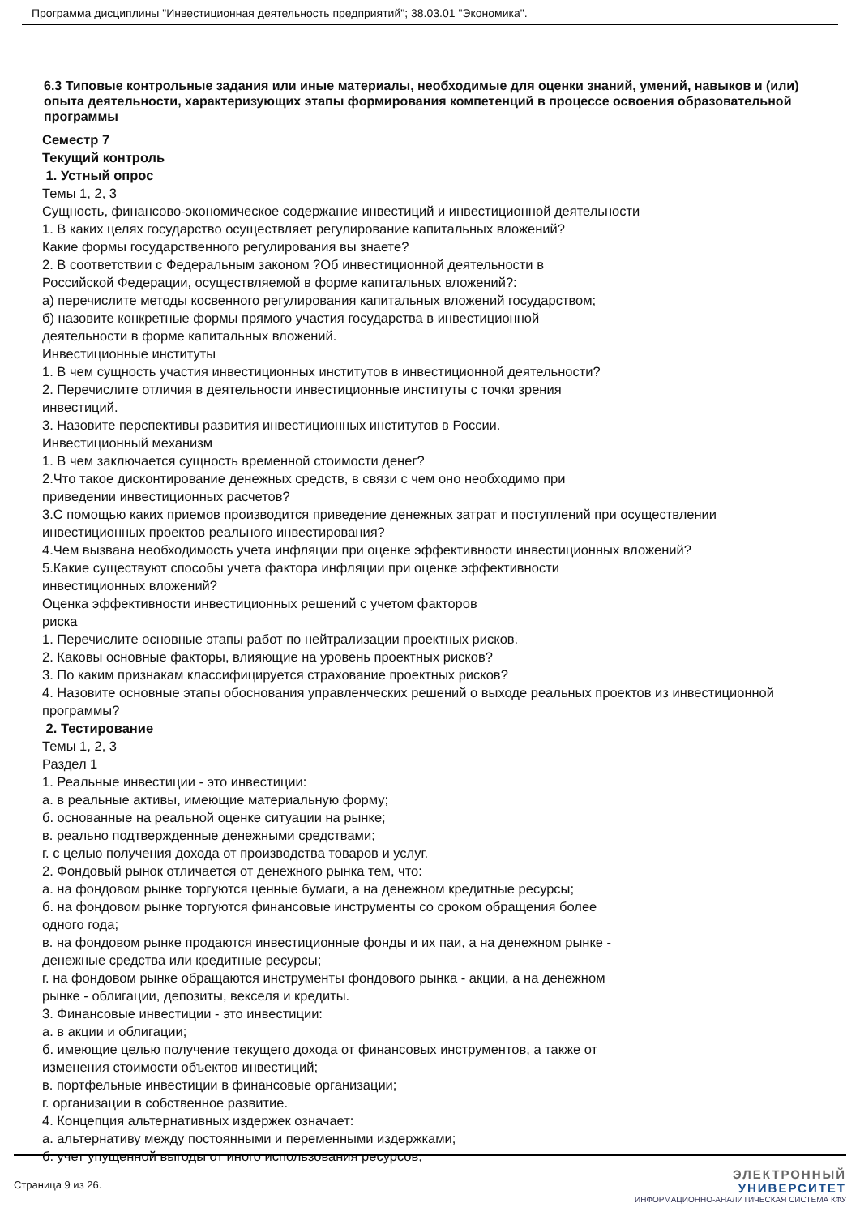Программа дисциплины "Инвестиционная деятельность предприятий"; 38.03.01 "Экономика".
6.3 Типовые контрольные задания или иные материалы, необходимые для оценки знаний, умений, навыков и (или) опыта деятельности, характеризующих этапы формирования компетенций в процессе освоения образовательной программы
Семестр 7
Текущий контроль
1. Устный опрос
Темы 1, 2, 3
Сущность, финансово-экономическое содержание инвестиций и инвестиционной деятельности
1. В каких целях государство осуществляет регулирование капитальных вложений?
Какие формы государственного регулирования вы знаете?
2. В соответствии с Федеральным законом ?Об инвестиционной деятельности в
Российской Федерации, осуществляемой в форме капитальных вложений?:
а) перечислите методы косвенного регулирования капитальных вложений государством;
б) назовите конкретные формы прямого участия государства в инвестиционной
деятельности в форме капитальных вложений.
Инвестиционные институты
1. В чем сущность участия инвестиционных институтов в инвестиционной деятельности?
2. Перечислите отличия в деятельности инвестиционные институты с точки зрения
инвестиций.
3. Назовите перспективы развития инвестиционных институтов в России.
Инвестиционный механизм
1. В чем заключается сущность временной стоимости денег?
2.Что такое дисконтирование денежных средств, в связи с чем оно необходимо при
приведении инвестиционных расчетов?
3.С помощью каких приемов производится приведение денежных затрат и поступлений при осуществлении инвестиционных проектов реального инвестирования?
4.Чем вызвана необходимость учета инфляции при оценке эффективности инвестиционных вложений?
5.Какие существуют способы учета фактора инфляции при оценке эффективности
инвестиционных вложений?
Оценка эффективности инвестиционных решений с учетом факторов
риска
1. Перечислите основные этапы работ по нейтрализации проектных рисков.
2. Каковы основные факторы, влияющие на уровень проектных рисков?
3. По каким признакам классифицируется страхование проектных рисков?
4. Назовите основные этапы обоснования управленческих решений о выходе реальных проектов из инвестиционной программы?
2. Тестирование
Темы 1, 2, 3
Раздел 1
1. Реальные инвестиции - это инвестиции:
а. в реальные активы, имеющие материальную форму;
б. основанные на реальной оценке ситуации на рынке;
в. реально подтвержденные денежными средствами;
г. с целью получения дохода от производства товаров и услуг.
2. Фондовый рынок отличается от денежного рынка тем, что:
а. на фондовом рынке торгуются ценные бумаги, а на денежном кредитные ресурсы;
б. на фондовом рынке торгуются финансовые инструменты со сроком обращения более
одного года;
в. на фондовом рынке продаются инвестиционные фонды и их паи, а на денежном рынке -
денежные средства или кредитные ресурсы;
г. на фондовом рынке обращаются инструменты фондового рынка - акции, а на денежном
рынке - облигации, депозиты, векселя и кредиты.
3. Финансовые инвестиции - это инвестиции:
а. в акции и облигации;
б. имеющие целью получение текущего дохода от финансовых инструментов, а также от
изменения стоимости объектов инвестиций;
в. портфельные инвестиции в финансовые организации;
г. организации в собственное развитие.
4. Концепция альтернативных издержек означает:
а. альтернативу между постоянными и переменными издержками;
б. учет упущенной выгоды от иного использования ресурсов;
Страница 9 из 26.
ЭЛЕКТРОННЫЙ
УНИВЕРСИТЕТ
ИНФОРМАЦИОННО-АНАЛИТИЧЕСКАЯ СИСТЕМА КФУ